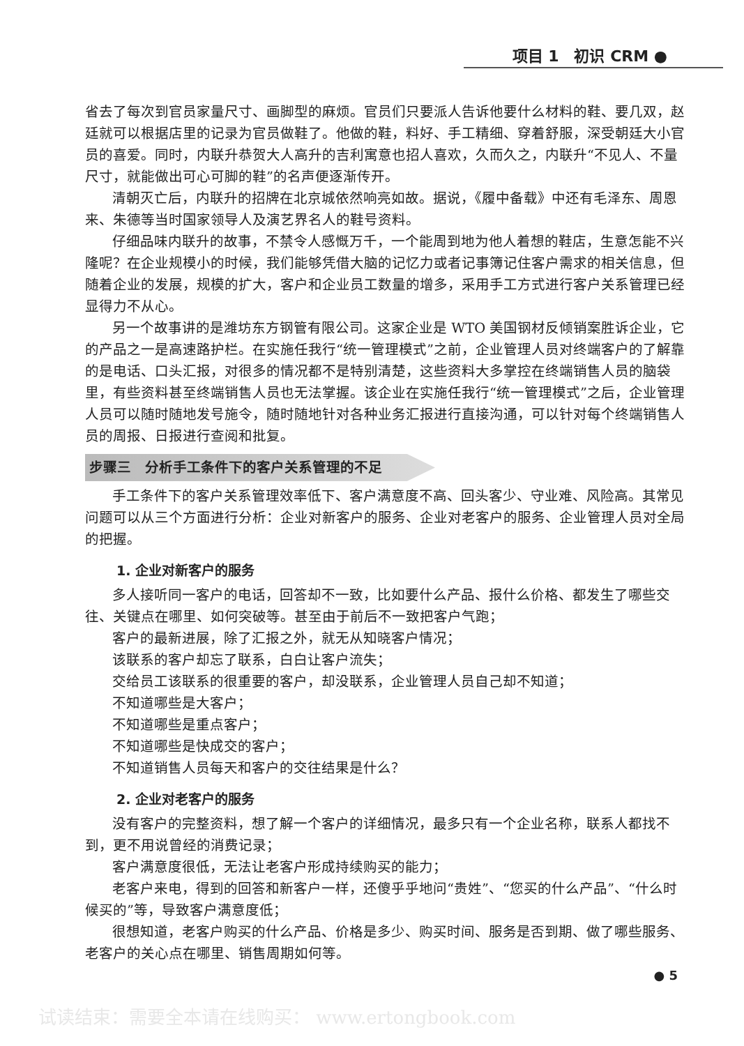项目 1　初识 CRM ●
省去了每次到官员家量尺寸、画脚型的麻烦。官员们只要派人告诉他要什么材料的鞋、要几双，赵廷就可以根据店里的记录为官员做鞋了。他做的鞋，料好、手工精细、穿着舒服，深受朝廷大小官员的喜爱。同时，内联升恭贺大人高升的吉利寓意也招人喜欢，久而久之，内联升“不见人、不量尺寸，就能做出可心可脚的鞋”的名声便逐渐传开。
清朝灭亡后，内联升的招牌在北京城依然响亮如故。据说，《履中备载》中还有毛泽东、周恩来、朱德等当时国家领导人及演艺界名人的鞋号资料。
仔细品味内联升的故事，不禁令人感慨万千，一个能周到地为他人着想的鞋店，生意怎能不兴隆呢？在企业规模小的时候，我们能够凭借大脑的记忆力或者记事簿记住客户需求的相关信息，但随着企业的发展，规模的扩大，客户和企业员工数量的增多，采用手工方式进行客户关系管理已经显得力不从心。
另一个故事讲的是潍坊东方钢管有限公司。这家企业是 WTO 美国钢材反倾销案胜诉企业，它的产品之一是高速路护栏。在实施任我行“统一管理模式”之前，企业管理人员对终端客户的了解靠的是电话、口头汇报，对很多的情况都不是特别清楚，这些资料大多掌控在终端销售人员的脑袋里，有些资料甚至终端销售人员也无法掌握。该企业在实施任我行“统一管理模式”之后，企业管理人员可以随时随地发号施令，随时随地针对各种业务汇报进行直接沟通，可以针对每个终端销售人员的周报、日报进行查阅和批复。
步骤三　分析手工条件下的客户关系管理的不足
手工条件下的客户关系管理效率低下、客户满意度不高、回头客少、守业难、风险高。其常见问题可以从三个方面进行分析：企业对新客户的服务、企业对老客户的服务、企业管理人员对全局的把握。
1. 企业对新客户的服务
多人接听同一客户的电话，回答却不一致，比如要什么产品、报什么价格、都发生了哪些交往、关键点在哪里、如何突破等。甚至由于前后不一致把客户气跑；
客户的最新进展，除了汇报之外，就无从知晓客户情况；
该联系的客户却忘了联系，白白让客户流失；
交给员工该联系的很重要的客户，却没联系，企业管理人员自己却不知道；
不知道哪些是大客户；
不知道哪些是重点客户；
不知道哪些是快成交的客户；
不知道销售人员每天和客户的交往结果是什么？
2. 企业对老客户的服务
没有客户的完整资料，想了解一个客户的详细情况，最多只有一个企业名称，联系人都找不到，更不用说曾经的消费记录；
客户满意度很低，无法让老客户形成持续购买的能力；
老客户来电，得到的回答和新客户一样，还傻乎乎地问“贵姓”、“您买的什么产品”、“什么时候买的”等，导致客户满意度低；
很想知道，老客户购买的什么产品、价格是多少、购买时间、服务是否到期、做了哪些服务、老客户的关心点在哪里、销售周期如何等。
● 5
试读结束：需要全本请在线购买： www.ertongbook.com